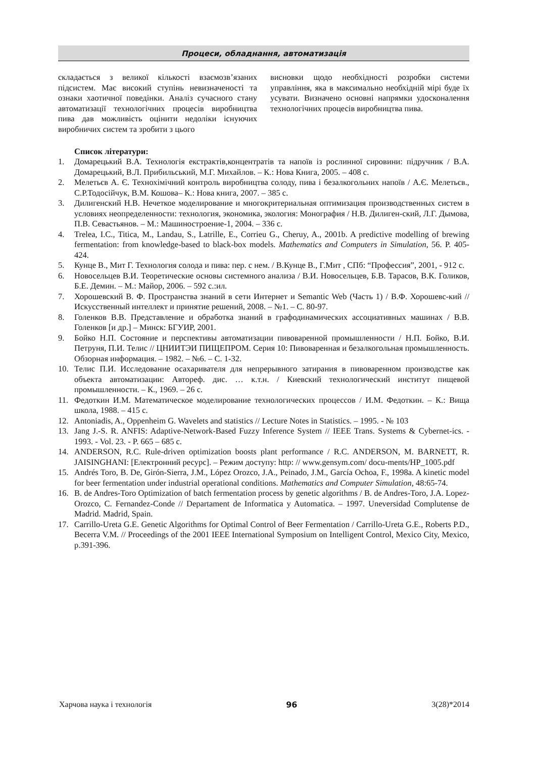Процеси, обладнання, автоматизація
складається з великої кількості взаємозв’язаних підсистем. Має високий ступінь невизначеності та ознаки хаотичної поведінки. Аналіз сучасного стану автоматизації технологічних процесів виробництва пива дав можливість оцінити недоліки існуючих виробничих систем та зробити з цього
висновки щодо необхідності розробки системи управління, яка в максимально необхідній мірі буде їх усувати. Визначено основні напрямки удосконалення технологічних процесів виробництва пива.
Список літератури:
1. Домарецький В.А. Технологія екстрактів,концентратів та напоїв із рослинної сировини: підручник / В.А. Домарецький, В.Л. Прибильський, М.Г. Михайлов. – К.: Нова Книга, 2005. – 408 с.
2. Мелетьєв А. Є. Технохімічний контроль виробництва солоду, пива і безалкогольних напоїв / А.Є. Мелетьєв., С.Р.Тодосійчук, В.М. Кошова– К.: Нова книга, 2007. – 385 с.
3. Дилигенский Н.В. Нечеткое моделирование и многокритериальная оптимизация производственных систем в условиях неопределенности: технология, экономика, экология: Монография / Н.В. Дилиген-ский, Л.Г. Дымова, П.В. Севастьянов. – М.: Машиностроение-1, 2004. – 336 с.
4. Trelea, I.C., Titica, M., Landau, S., Latrille, E., Corrieu G., Cheruy, A., 2001b. A predictive modelling of brewing fermentation: from knowledge-based to black-box models. Mathematics and Computers in Simulation, 56. P. 405-424.
5. Кунце В., Мит Г. Технология солода и пива: пер. с нем. / В.Кунце В., Г.Мит , СПб: “Профессия”, 2001, - 912 с.
6. Новосельцев В.И. Теоретические основы системного анализа / В.И. Новосельцев, Б.В. Тарасов, В.К. Голиков, Б.Е. Демин. – М.: Майор, 2006. – 592 с.:ил.
7. Хорошевский В. Ф. Пространства знаний в сети Интернет и Semantic Web (Часть 1) / В.Ф. Хорошевс-кий // Искусственный интеллект и принятие решений, 2008. – №1. – С. 80-97.
8. Голенков В.В. Представление и обработка знаний в графодинамических ассоциативных машинах / В.В. Голенков [и др.] – Минск: БГУИР, 2001.
9. Бойко Н.П. Состояние и перспективы автоматизации пивоваренной промышленности / Н.П. Бойко, В.И. Петруня, П.И. Телис // ЦНИИТЭИ ПИЩЕПРОМ. Серия 10: Пивоваренная и безалкогольная промышленность. Обзорная информация. – 1982. – №6. – С. 1-32.
10. Телис П.И. Исследование осахаривателя для непрерывного затирания в пивоваренном производстве как объекта автоматизации: Автореф. дис. … к.т.н. / Киевский технологический институт пищевой промышленности. – К., 1969. – 26 с.
11. Федоткин И.М. Математическое моделирование технологических процессов / И.М. Федоткин. – К.: Вища школа, 1988. – 415 с.
12. Antoniadis, A., Oppenheim G. Wavelets and statistics // Lecture Notes in Statistics. – 1995. - № 103
13. Jang J.-S. R. ANFIS: Adaptive-Network-Based Fuzzy Inference System // IEEE Trans. Systems & Cybernet-ics. - 1993. - Vol. 23. - P. 665 – 685 c.
14. ANDERSON, R.C. Rule-driven optimization boosts plant performance / R.C. ANDERSON, M. BARNETT, R. JAISINGHANI: [Електронний ресурс]. – Режим доступу: http: // www.gensym.com/ docu-ments/HP_1005.pdf
15. Andrés Toro, B. De, Girón-Sierra, J.M., López Orozco, J.A., Peinado, J.M., García Ochoa, F., 1998a. A kinetic model for beer fermentation under industrial operational conditions. Mathematics and Computer Simulation, 48:65-74.
16. B. de Andres-Toro Optimization of batch fermentation process by genetic algorithms / B. de Andres-Toro, J.A. Lopez-Orozco, C. Fernandez-Conde // Departament de Informatica y Automatica. – 1997. Uneversidad Complutense de Madrid. Madrid, Spain.
17. Carrillo-Ureta G.E. Genetic Algorithms for Optimal Control of Beer Fermentation / Carrillo-Ureta G.E., Roberts P.D., Becerra V.M. // Proceedings of the 2001 IEEE International Symposium on Intelligent Control, Mexico City, Mexico, p.391-396.
Харчова наука і технологія 96 3(28)*2014